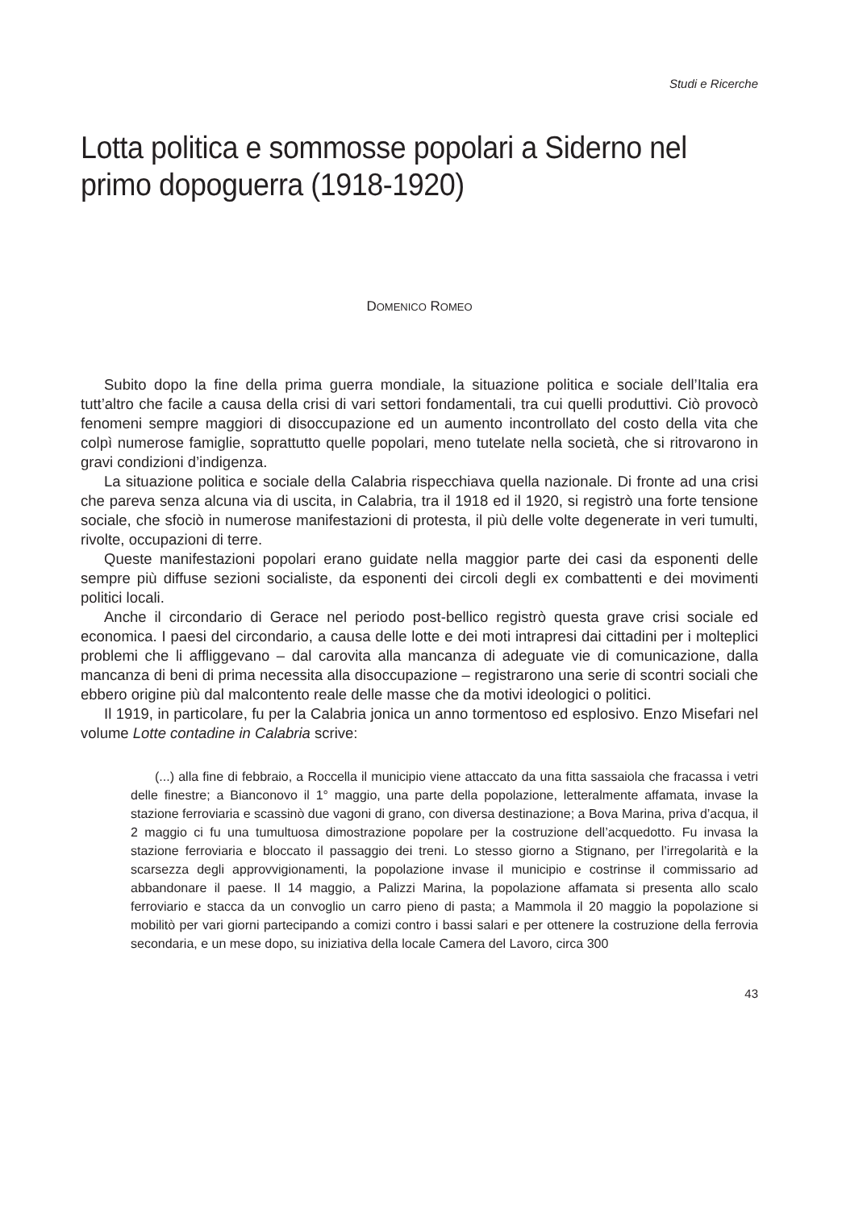Studi e Ricerche
Lotta politica e sommosse popolari a Siderno nel primo dopoguerra (1918-1920)
DOMENICO ROMEO
Subito dopo la fine della prima guerra mondiale, la situazione politica e sociale dell’Italia era tutt’altro che facile a causa della crisi di vari settori fondamentali, tra cui quelli produttivi. Ciò provocò fenomeni sempre maggiori di disoccupazione ed un aumento incontrollato del costo della vita che colpì numerose famiglie, soprattutto quelle popolari, meno tutelate nella società, che si ritrovarono in gravi condizioni d’indigenza.
La situazione politica e sociale della Calabria rispecchiava quella nazionale. Di fronte ad una crisi che pareva senza alcuna via di uscita, in Calabria, tra il 1918 ed il 1920, si registrò una forte tensione sociale, che sfociò in numerose manifestazioni di protesta, il più delle volte degenerate in veri tumulti, rivolte, occupazioni di terre.
Queste manifestazioni popolari erano guidate nella maggior parte dei casi da esponenti delle sempre più diffuse sezioni socialiste, da esponenti dei circoli degli ex combattenti e dei movimenti politici locali.
Anche il circondario di Gerace nel periodo post-bellico registrò questa grave crisi sociale ed economica. I paesi del circondario, a causa delle lotte e dei moti intrapresi dai cittadini per i molteplici problemi che li affliggevano – dal carovita alla mancanza di adeguate vie di comunicazione, dalla mancanza di beni di prima necessita alla disoccupazione – registrarono una serie di scontri sociali che ebbero origine più dal malcontento reale delle masse che da motivi ideologici o politici.
Il 1919, in particolare, fu per la Calabria jonica un anno tormentoso ed esplosivo. Enzo Misefari nel volume Lotte contadine in Calabria scrive:
(...) alla fine di febbraio, a Roccella il municipio viene attaccato da una fitta sassaiola che fracassa i vetri delle finestre; a Bianconovo il 1° maggio, una parte della popolazione, letteralmente affamata, invase la stazione ferroviaria e scassinò due vagoni di grano, con diversa destinazione; a Bova Marina, priva d’acqua, il 2 maggio ci fu una tumultuosa dimostrazione popolare per la costruzione dell’acquedotto. Fu invasa la stazione ferroviaria e bloccato il passaggio dei treni. Lo stesso giorno a Stignano, per l’irregolarità e la scarsezza degli approvvigionamenti, la popolazione invase il municipio e costrinse il commissario ad abbandonare il paese. Il 14 maggio, a Palizzi Marina, la popolazione affamata si presenta allo scalo ferroviario e stacca da un convoglio un carro pieno di pasta; a Mammola il 20 maggio la popolazione si mobilitò per vari giorni partecipando a comizi contro i bassi salari e per ottenere la costruzione della ferrovia secondaria, e un mese dopo, su iniziativa della locale Camera del Lavoro, circa 300
43